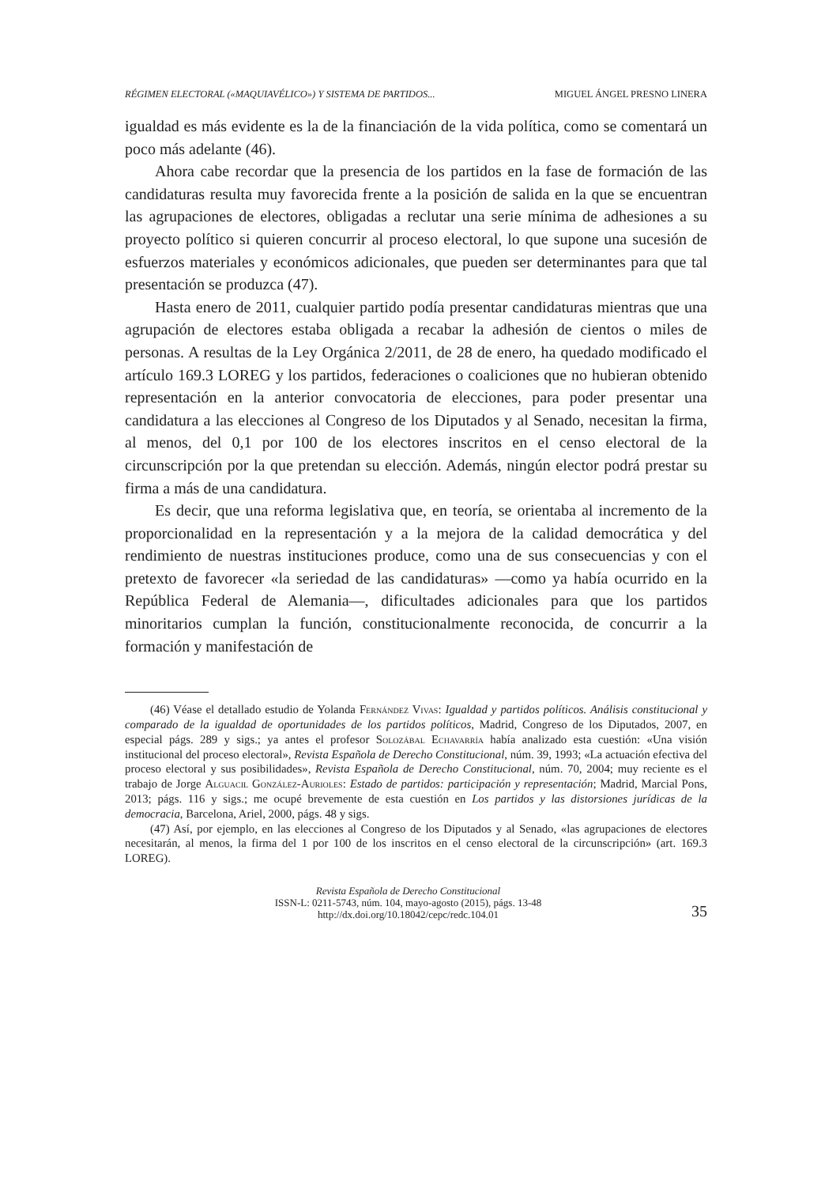RÉGIMEN ELECTORAL («MAQUIAVÉLICO») Y SISTEMA DE PARTIDOS... MIGUEL ÁNGEL PRESNO LINERA
igualdad es más evidente es la de la financiación de la vida política, como se comentará un poco más adelante (46).
Ahora cabe recordar que la presencia de los partidos en la fase de formación de las candidaturas resulta muy favorecida frente a la posición de salida en la que se encuentran las agrupaciones de electores, obligadas a reclutar una serie mínima de adhesiones a su proyecto político si quieren concurrir al proceso electoral, lo que supone una sucesión de esfuerzos materiales y económicos adicionales, que pueden ser determinantes para que tal presentación se produzca (47).
Hasta enero de 2011, cualquier partido podía presentar candidaturas mientras que una agrupación de electores estaba obligada a recabar la adhesión de cientos o miles de personas. A resultas de la Ley Orgánica 2/2011, de 28 de enero, ha quedado modificado el artículo 169.3 LOREG y los partidos, federaciones o coaliciones que no hubieran obtenido representación en la anterior convocatoria de elecciones, para poder presentar una candidatura a las elecciones al Congreso de los Diputados y al Senado, necesitan la firma, al menos, del 0,1 por 100 de los electores inscritos en el censo electoral de la circunscripción por la que pretendan su elección. Además, ningún elector podrá prestar su firma a más de una candidatura.
Es decir, que una reforma legislativa que, en teoría, se orientaba al incremento de la proporcionalidad en la representación y a la mejora de la calidad democrática y del rendimiento de nuestras instituciones produce, como una de sus consecuencias y con el pretexto de favorecer «la seriedad de las candidaturas» —como ya había ocurrido en la República Federal de Alemania—, dificultades adicionales para que los partidos minoritarios cumplan la función, constitucionalmente reconocida, de concurrir a la formación y manifestación de
(46) Véase el detallado estudio de Yolanda Fernández Vivas: Igualdad y partidos políticos. Análisis constitucional y comparado de la igualdad de oportunidades de los partidos políticos, Madrid, Congreso de los Diputados, 2007, en especial págs. 289 y sigs.; ya antes el profesor Solozábal Echavarría había analizado esta cuestión: «Una visión institucional del proceso electoral», Revista Española de Derecho Constitucional, núm. 39, 1993; «La actuación efectiva del proceso electoral y sus posibilidades», Revista Española de Derecho Constitucional, núm. 70, 2004; muy reciente es el trabajo de Jorge Alguacil González-Aurioles: Estado de partidos: participación y representación; Madrid, Marcial Pons, 2013; págs. 116 y sigs.; me ocupé brevemente de esta cuestión en Los partidos y las distorsiones jurídicas de la democracia, Barcelona, Ariel, 2000, págs. 48 y sigs.
(47) Así, por ejemplo, en las elecciones al Congreso de los Diputados y al Senado, «las agrupaciones de electores necesitarán, al menos, la firma del 1 por 100 de los inscritos en el censo electoral de la circunscripción» (art. 169.3 LOREG).
Revista Española de Derecho Constitucional
ISSN-L: 0211-5743, núm. 104, mayo-agosto (2015), págs. 13-48
http://dx.doi.org/10.18042/cepc/redc.104.01
35